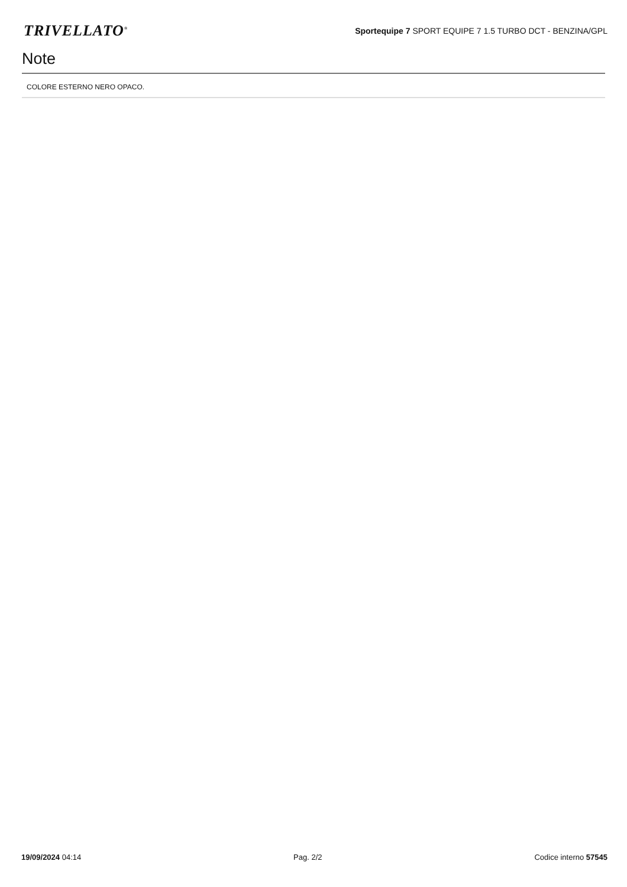TRIVELLATO<sup>®</sup>
Sportequipe 7 SPORT EQUIPE 7 1.5 TURBO DCT - BENZINA/GPL
Note
COLORE ESTERNO NERO OPACO.
19/09/2024 04:14 Pag. 2/2 Codice interno 57545